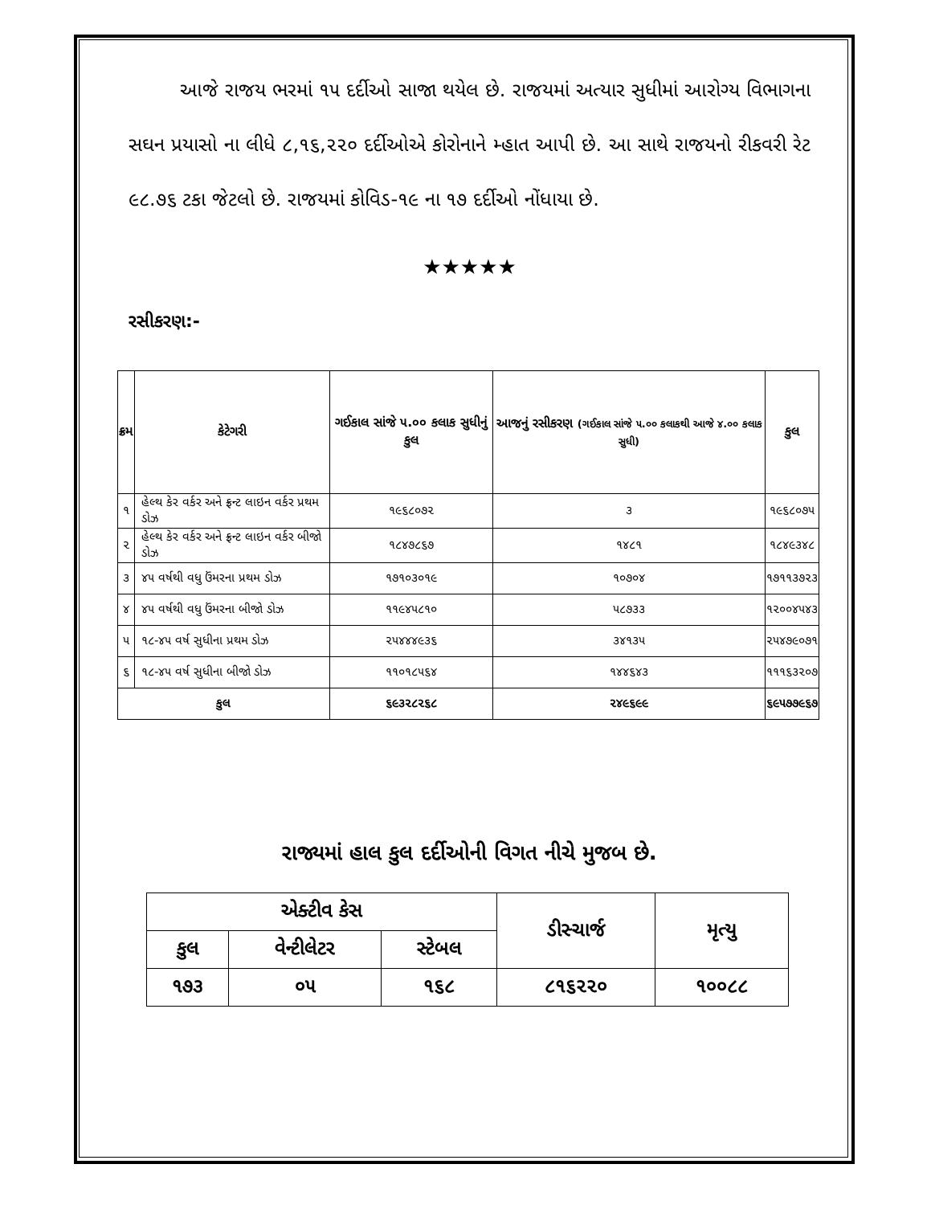આજે રાજય ભરમાં ૧૫ દર્દીઓ સાજા થયેલ છે. રાજયમાં અત્યાર સુધીમાં આરોગ્ય વિભાગના સઘન પ્રયાસો ના લીધે ૮,૧૬,૨૨૦ દર્દીઓએ કોરોનાને મ્હાત આપી છે. આ સાથે રાજયનો રીકવરી રેટ ૯૮.૭૬ ટકા જેટલો છે. રાજયમાં કોવિડ-૧૯ ના ૧૭ દર્દીઓ નોંધાયા છે.
★★★★★
રસીકરણ:-
| ક્રમ | કેટેગરી | ગઈકાલ સાંજે ૫.૦૦ કલાક સુધીનું કુલ | આજનું રસીકરણ (ગઈકાલ સાંજે ૫.૦૦ કલાકથી આજે ૪.૦૦ કલાક સુધી) | કુલ |
| --- | --- | --- | --- | --- |
| ૧ | હેલ્થ કેર વર્કર અને ફ્રન્ટ લાઇન વર્કર પ્રથમ ડોઝ | ૧૯૬૮૦૭૨ | ૩ | ૧૯૬૮૦૭૫ |
| ૨ | હેલ્થ કેર વર્કર અને ફ્રન્ટ લાઇન વર્કર બીજો ડોઝ | ૧૮૪૭૮૬૭ | ૧૪૮૧ | ૧૮૪૯૩૪૮ |
| ૩ | ૪૫ વર્ષથી વધુ ઉંમરના પ્રથમ ડોઝ | ૧૭૧૦૩૦૧૯ | ૧૦૭૦૪ | ૧૭૧૧૩૭૨૩ |
| ૪ | ૪૫ વર્ષથી વધુ ઉંમરના બીજો ડોઝ | ૧૧૯૪૫૮૧૦ | ૫૮૭૩૩ | ૧૨૦૦૪૫૪૩ |
| ૫ | ૧૮-૪૫ વર્ષ સુધીના પ્રથમ ડોઝ | ૨૫૪૪૪૯૩૬ | ૩૪૧૩૫ | ૨૫૪૭૯૦૭૧ |
| ૬ | ૧૮-૪૫ વર્ષ સુધીના બીજો ડોઝ | ૧૧૦૧૮૫૬૪ | ૧૪૪૬૪૩ | ૧૧૧૬૩૨૦૭ |
| કુલ | | ૬૯૩૨૮૨૬૮ | ૨૪૯૬૯૯ | ૬૯૫૭૭૯૬૭ |
રાજ્યમાં હાલ કુલ દર્દીઓની વિગત નીચે મુજબ છે.
| એક્ટીવ કેસ | | | ડીસ્ચાર્જ | મૃત્યુ |
| કુલ | વેન્ટીલેટર | સ્ટેબલ | | |
| ૧૭૩ | ૦૫ | ૧૬૮ | ૮૧૬૨૨૦ | ૧૦૦૮૮ |